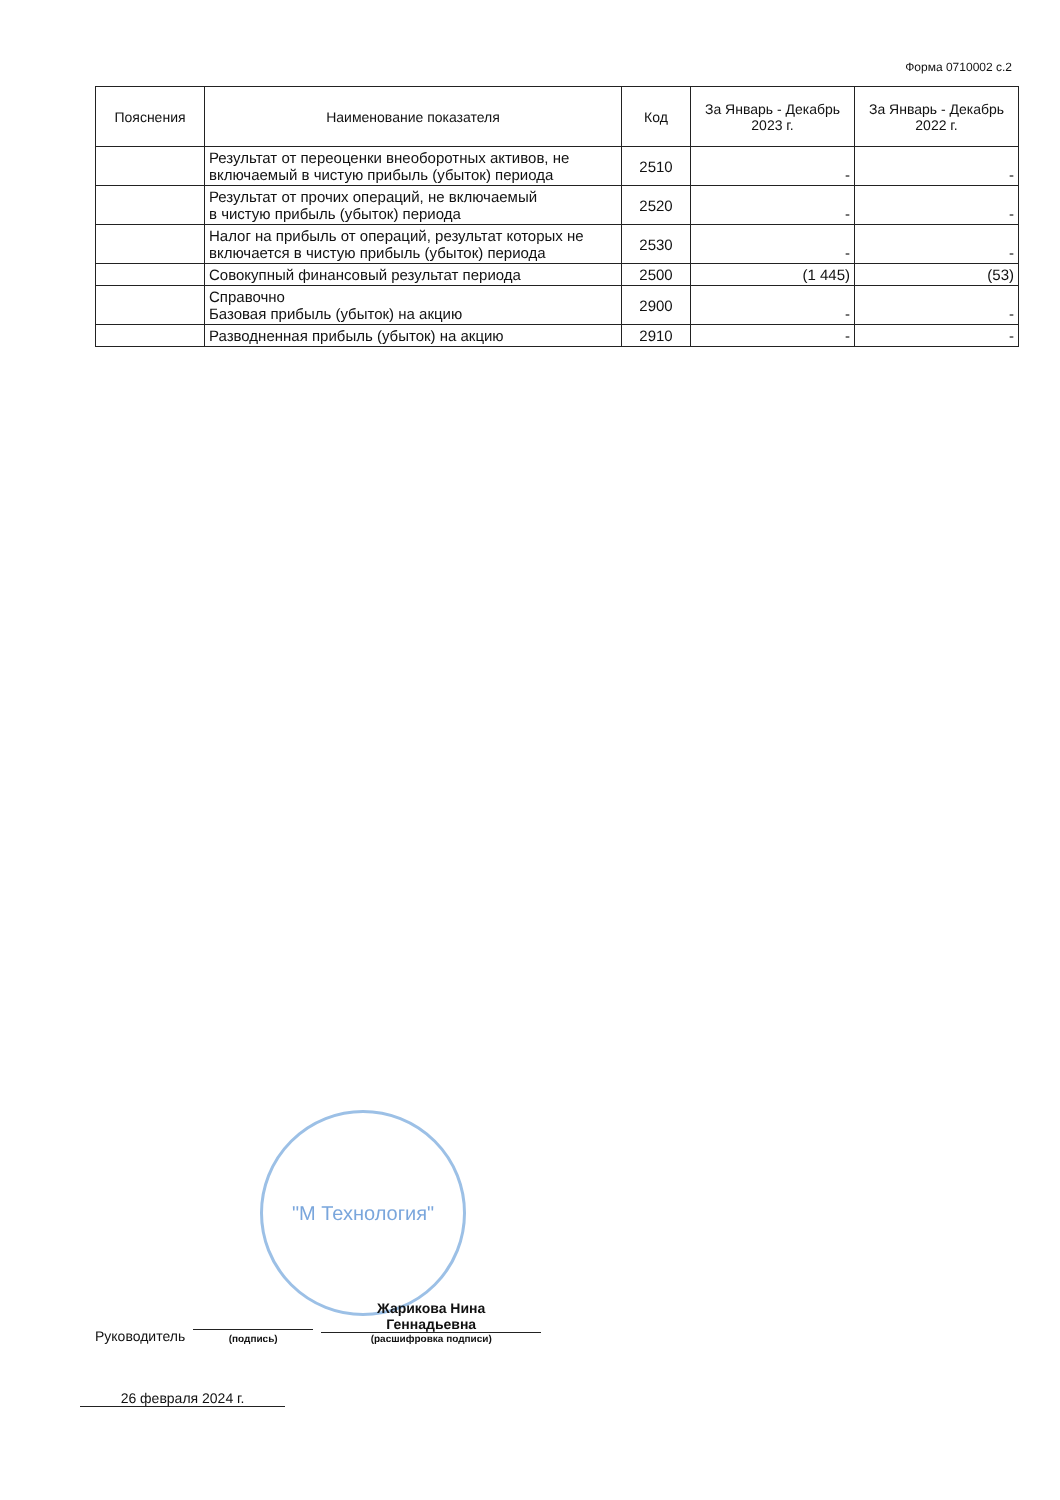Форма 0710002 с.2
| Пояснения | Наименование показателя | Код | За Январь - Декабрь 2023 г. | За Январь - Декабрь 2022 г. |
| --- | --- | --- | --- | --- |
| | Результат от переоценки внеоборотных активов, не включаемый в чистую прибыль (убыток) периода | 2510 | - | - |
| | Результат от прочих операций, не включаемый в чистую прибыль (убыток) периода | 2520 | - | - |
| | Налог на прибыль от операций, результат которых не включается в чистую прибыль (убыток) периода | 2530 | - | - |
| | Совокупный финансовый результат периода | 2500 | (1 445) | (53) |
| | Справочно Базовая прибыль (убыток) на акцию | 2900 | - | - |
| | Разводненная прибыль (убыток) на акцию | 2910 | - | - |
"М Технология"
Руководитель
(подпись)
Жарикова Нина
Геннадьевна
(расшифровка подписи)
26 февраля 2024 г.